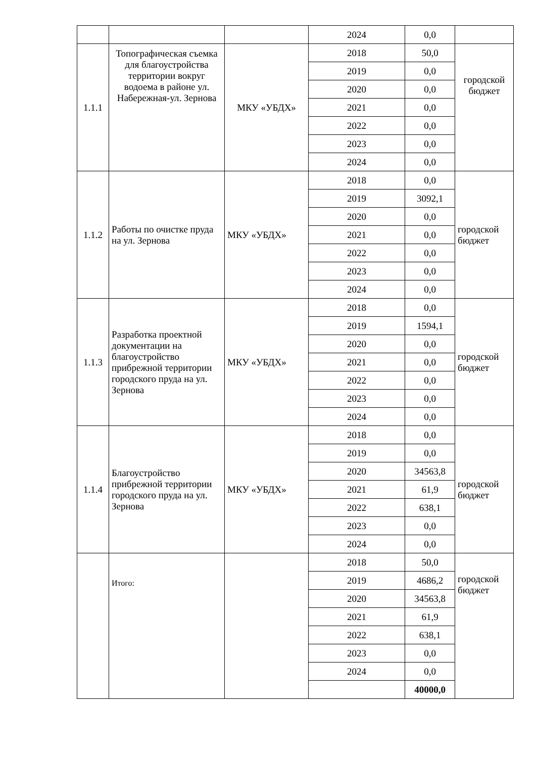| | | | 2024 | 0,0 | |
| 1.1.1 | Топографическая съемка для благоустройства территории вокруг водоема в районе ул. Набережная-ул. Зернова | МКУ «УБДХ» | 2018 | 50,0 | городской бюджет |
| | | | 2019 | 0,0 | |
| | | | 2020 | 0,0 | |
| | | | 2021 | 0,0 | |
| | | | 2022 | 0,0 | |
| | | | 2023 | 0,0 | |
| | | | 2024 | 0,0 | |
| 1.1.2 | Работы по очистке пруда на ул. Зернова | МКУ «УБДХ» | 2018 | 0,0 | городской бюджет |
| | | | 2019 | 3092,1 | |
| | | | 2020 | 0,0 | |
| | | | 2021 | 0,0 | |
| | | | 2022 | 0,0 | |
| | | | 2023 | 0,0 | |
| | | | 2024 | 0,0 | |
| 1.1.3 | Разработка проектной документации на благоустройство прибрежной территории городского пруда на ул. Зернова | МКУ «УБДХ» | 2018 | 0,0 | городской бюджет |
| | | | 2019 | 1594,1 | |
| | | | 2020 | 0,0 | |
| | | | 2021 | 0,0 | |
| | | | 2022 | 0,0 | |
| | | | 2023 | 0,0 | |
| | | | 2024 | 0,0 | |
| 1.1.4 | Благоустройство прибрежной территории городского пруда на ул. Зернова | МКУ «УБДХ» | 2018 | 0,0 | городской бюджет |
| | | | 2019 | 0,0 | |
| | | | 2020 | 34563,8 | |
| | | | 2021 | 61,9 | |
| | | | 2022 | 638,1 | |
| | | | 2023 | 0,0 | |
| | | | 2024 | 0,0 | |
| | Итого: | | 2018 | 50,0 | городской бюджет |
| | | | 2019 | 4686,2 | |
| | | | 2020 | 34563,8 | |
| | | | 2021 | 61,9 | |
| | | | 2022 | 638,1 | |
| | | | 2023 | 0,0 | |
| | | | 2024 | 0,0 | |
| | | | | 40000,0 | |